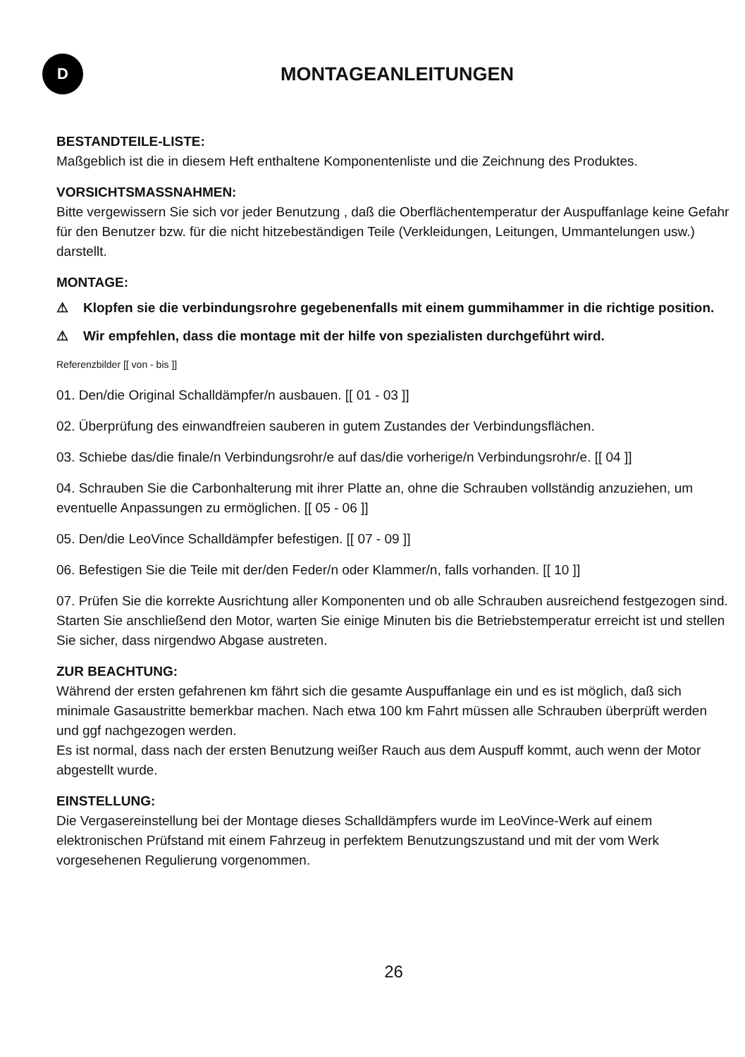D
MONTAGEANLEITUNGEN
BESTANDTEILE-LISTE:
Maßgeblich ist die in diesem Heft enthaltene Komponentenliste und die Zeichnung des Produktes.
VORSICHTSMASSNAHMEN:
Bitte vergewissern Sie sich vor jeder Benutzung , daß die Oberflächentemperatur der Auspuffanlage keine Gefahr für den Benutzer bzw. für die nicht hitzebeständigen Teile (Verkleidungen, Leitungen, Ummantelungen usw.) darstellt.
MONTAGE:
⚠ Klopfen sie die verbindungsrohre gegebenenfalls mit einem gummihammer in die richtige position.
⚠ Wir empfehlen, dass die montage mit der hilfe von spezialisten durchgeführt wird.
Referenzbilder [[ von - bis ]]
01. Den/die Original Schalldämpfer/n ausbauen. [[ 01 - 03 ]]
02. Überprüfung des einwandfreien sauberen in gutem Zustandes der Verbindungsflächen.
03. Schiebe das/die finale/n Verbindungsrohr/e auf das/die vorherige/n Verbindungsrohr/e. [[ 04 ]]
04. Schrauben Sie die Carbonhalterung mit ihrer Platte an, ohne die Schrauben vollständig anzuziehen, um eventuelle Anpassungen zu ermöglichen. [[ 05 - 06 ]]
05. Den/die LeoVince Schalldämpfer befestigen. [[ 07 - 09 ]]
06. Befestigen Sie die Teile mit der/den Feder/n oder Klammer/n, falls vorhanden. [[ 10 ]]
07. Prüfen Sie die korrekte Ausrichtung aller Komponenten und ob alle Schrauben ausreichend festgezogen sind. Starten Sie anschließend den Motor, warten Sie einige Minuten bis die Betriebstemperatur erreicht ist und stellen Sie sicher, dass nirgendwo Abgase austreten.
ZUR BEACHTUNG:
Während der ersten gefahrenen km fährt sich die gesamte Auspuffanlage ein und es ist möglich, daß sich minimale Gasaustritte bemerkbar machen. Nach etwa 100 km Fahrt müssen alle Schrauben überprüft werden und ggf nachgezogen werden.
Es ist normal, dass nach der ersten Benutzung weißer Rauch aus dem Auspuff kommt, auch wenn der Motor abgestellt wurde.
EINSTELLUNG:
Die Vergasereinstellung bei der Montage dieses Schalldämpfers wurde im LeoVince-Werk auf einem elektronischen Prüfstand mit einem Fahrzeug in perfektem Benutzungszustand und mit der vom Werk vorgesehenen Regulierung vorgenommen.
26